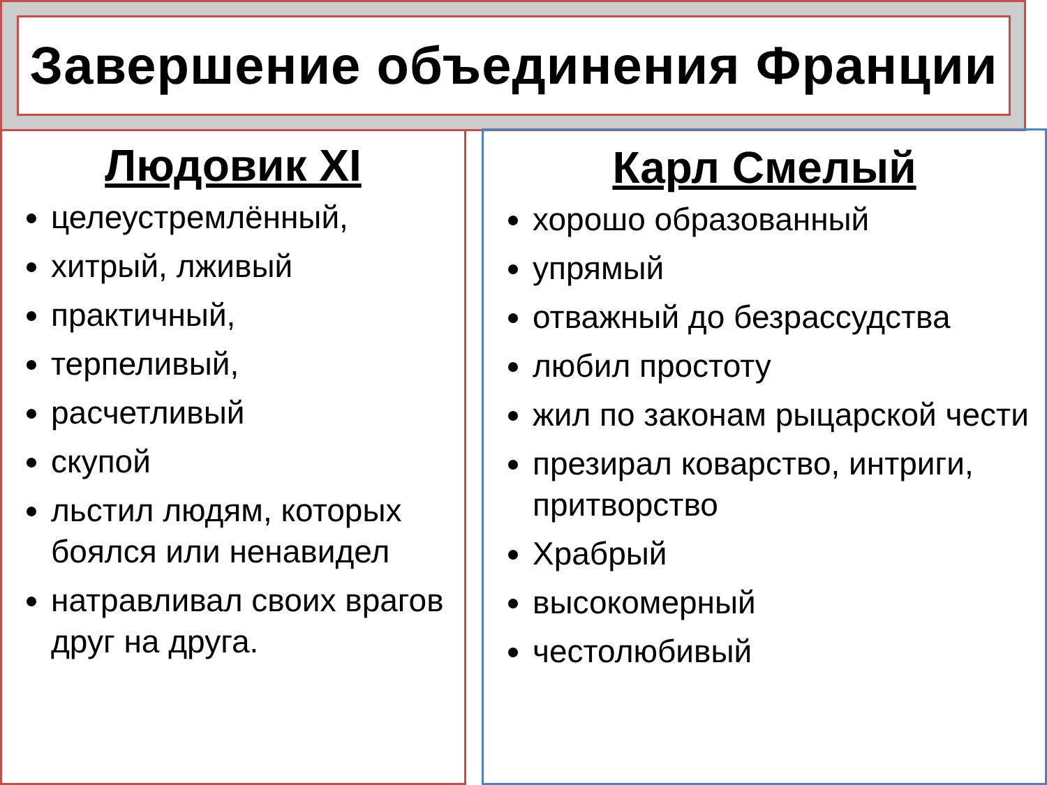Завершение объединения Франции
Людовик XI
целеустремлённый,
хитрый, лживый
практичный,
терпеливый,
расчетливый
скупой
льстил людям, которых боялся или ненавидел
натравливал своих врагов друг на друга.
Карл Смелый
хорошо образованный
упрямый
отважный до безрассудства
любил простоту
жил по законам рыцарской чести
презирал коварство, интриги, притворство
Храбрый
высокомерный
честолюбивый